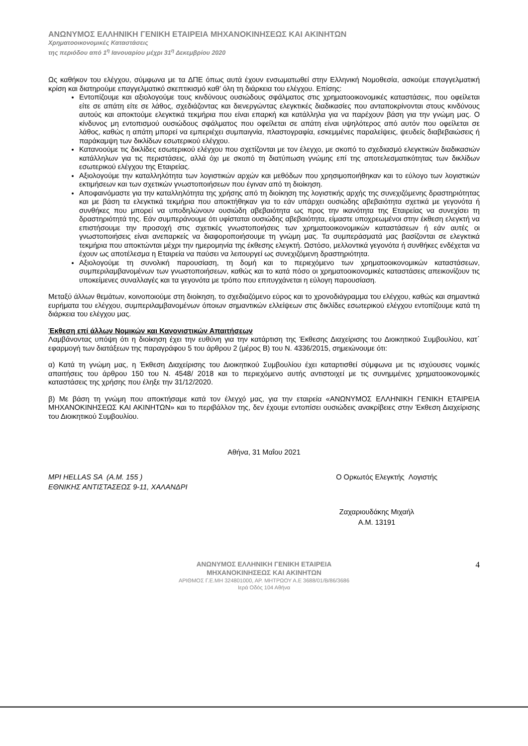ΑΝΩΝΥΜΟΣ ΕΛΛΗΝΙΚΗ ΓΕΝΙΚΗ ΕΤΑΙΡΕΙΑ ΜΗΧΑΝΟΚΙΝΗΣΕΩΣ ΚΑΙ ΑΚΙΝΗΤΩΝ
Χρηματοοικονομικές Καταστάσεις
της περιόδου από 1<sup>η</sup> Ιανουαρίου μέχρι 31<sup>η</sup> Δεκεμβρίου 2020
Ως καθήκον του ελέγχου, σύμφωνα με τα ΔΠΕ όπως αυτά έχουν ενσωματωθεί στην Ελληνική Νομοθεσία, ασκούμε επαγγελματική κρίση και διατηρούμε επαγγελματικό σκεπτικισμό καθ’ όλη τη διάρκεια του ελέγχου. Επίσης:
Εντοπίζουμε και αξιολογούμε τους κινδύνους ουσιώδους σφάλματος στις χρηματοοικονομικές καταστάσεις, που οφείλεται είτε σε απάτη είτε σε λάθος, σχεδιάζοντας και διενεργώντας ελεγκτικές διαδικασίες που ανταποκρίνονται στους κινδύνους αυτούς και αποκτούμε ελεγκτικά τεκμήρια που είναι επαρκή και κατάλληλα για να παρέχουν βάση για την γνώμη μας. Ο κίνδυνος μη εντοπισμού ουσιώδους σφάλματος που οφείλεται σε απάτη είναι υψηλότερος από αυτόν που οφείλεται σε λάθος, καθώς η απάτη μπορεί να εμπεριέχει συμπαιγνία, πλαστογραφία, εσκεμμένες παραλείψεις, ψευδείς διαβεβαιώσεις ή παράκαμψη των δικλίδων εσωτερικού ελέγχου.
Κατανοούμε τις δικλίδες εσωτερικού ελέγχου που σχετίζονται με τον έλεγχο, με σκοπό το σχεδιασμό ελεγκτικών διαδικασιών κατάλληλων για τις περιστάσεις, αλλά όχι με σκοπό τη διατύπωση γνώμης επί της αποτελεσματικότητας των δικλίδων εσωτερικού ελέγχου της Εταιρείας.
Αξιολογούμε την καταλληλότητα των λογιστικών αρχών και μεθόδων που χρησιμοποιήθηκαν και το εύλογο των λογιστικών εκτιμήσεων και των σχετικών γνωστοποιήσεων που έγιναν από τη διοίκηση.
Αποφαινόμαστε για την καταλληλότητα της χρήσης από τη διοίκηση της λογιστικής αρχής της συνεχιζόμενης δραστηριότητας και με βάση τα ελεγκτικά τεκμήρια που αποκτήθηκαν για το εάν υπάρχει ουσιώδης αβεβαιότητα σχετικά με γεγονότα ή συνθήκες που μπορεί να υποδηλώνουν ουσιώδη αβεβαιότητα ως προς την ικανότητα της Εταιρείας να συνεχίσει τη δραστηριότητά της. Εάν συμπεράνουμε ότι υφίσταται ουσιώδης αβεβαιότητα, είμαστε υποχρεωμένοι στην έκθεση ελεγκτή να επιστήσουμε την προσοχή στις σχετικές γνωστοποιήσεις των χρηματοοικονομικών καταστάσεων ή εάν αυτές οι γνωστοποιήσεις είναι ανεπαρκείς να διαφοροποιήσουμε τη γνώμη μας. Τα συμπεράσματά μας βασίζονται σε ελεγκτικά τεκμήρια που αποκτώνται μέχρι την ημερομηνία της έκθεσης ελεγκτή. Ωστόσο, μελλοντικά γεγονότα ή συνθήκες ενδέχεται να έχουν ως αποτέλεσμα η Εταιρεία να παύσει να λειτουργεί ως συνεχιζόμενη δραστηριότητα.
Αξιολογούμε τη συνολική παρουσίαση, τη δομή και το περιεχόμενο των χρηματοοικονομικών καταστάσεων, συμπεριλαμβανομένων των γνωστοποιήσεων, καθώς και το κατά πόσο οι χρηματοοικονομικές καταστάσεις απεικονίζουν τις υποκείμενες συναλλαγές και τα γεγονότα με τρόπο που επιτυγχάνεται η εύλογη παρουσίαση.
Μεταξύ άλλων θεμάτων, κοινοποιούμε στη διοίκηση, το σχεδιαζόμενο εύρος και το χρονοδιάγραμμα του ελέγχου, καθώς και σημαντικά ευρήματα του ελέγχου, συμπεριλαμβανομένων όποιων σημαντικών ελλείψεων στις δικλίδες εσωτερικού ελέγχου εντοπίζουμε κατά τη διάρκεια του ελέγχου μας.
Έκθεση επί άλλων Νομικών και Κανονιστικών Απαιτήσεων
Λαμβάνοντας υπόψη ότι η διοίκηση έχει την ευθύνη για την κατάρτιση της Έκθεσης Διαχείρισης του Διοικητικού Συμβουλίου, κατ΄ εφαρμογή των διατάξεων της παραγράφου 5 του άρθρου 2 (μέρος Β) του Ν. 4336/2015, σημειώνουμε ότι:
α) Κατά τη γνώμη μας, η Έκθεση Διαχείρισης του Διοικητικού Συμβουλίου έχει καταρτισθεί σύμφωνα με τις ισχύουσες νομικές απαιτήσεις του άρθρου 150 του Ν. 4548/ 2018 και το περιεχόμενο αυτής αντιστοιχεί με τις συνημμένες χρηματοοικονομικές καταστάσεις της χρήσης που έληξε την 31/12/2020.
β) Με βάση τη γνώμη που αποκτήσαμε κατά τον έλεγχό μας, για την εταιρεία «ΑΝΩΝΥΜΟΣ ΕΛΛΗΝΙΚΗ ΓΕΝΙΚΗ ΕΤΑΙΡΕΙΑ ΜΗΧΑΝΟΚΙΝΗΣΕΩΣ ΚΑΙ ΑΚΙΝΗΤΩΝ» και το περιβάλλον της, δεν έχουμε εντοπίσει ουσιώδεις ανακρίβειες στην Έκθεση Διαχείρισης του Διοικητικού Συμβουλίου.
Αθήνα, 31 Μαΐου 2021
MPI HELLAS SA (Α.Μ. 155 )
ΕΘΝΙΚΗΣ ΑΝΤΙΣΤΑΣΕΩΣ 9-11, ΧΑΛΑΝΔΡΙ
Ο Ορκωτός Ελεγκτής Λογιστής
Ζαχαριουδάκης Μιχαήλ
Α.Μ. 13191
ΑΝΩΝΥΜΟΣ ΕΛΛΗΝΙΚΗ ΓΕΝΙΚΗ ΕΤΑΙΡΕΙΑ
ΜΗΧΑΝΟΚΙΝΗΣΕΩΣ ΚΑΙ ΑΚΙΝΗΤΩΝ
ΑΡΙΘΜΟΣ Γ.Ε.ΜΗ 324801000, ΑΡ. ΜΗΤΡΩΟΥ Α.Ε 3688/01/Β/86/3686
Ιερά Οδός 104 Αθήνα
4